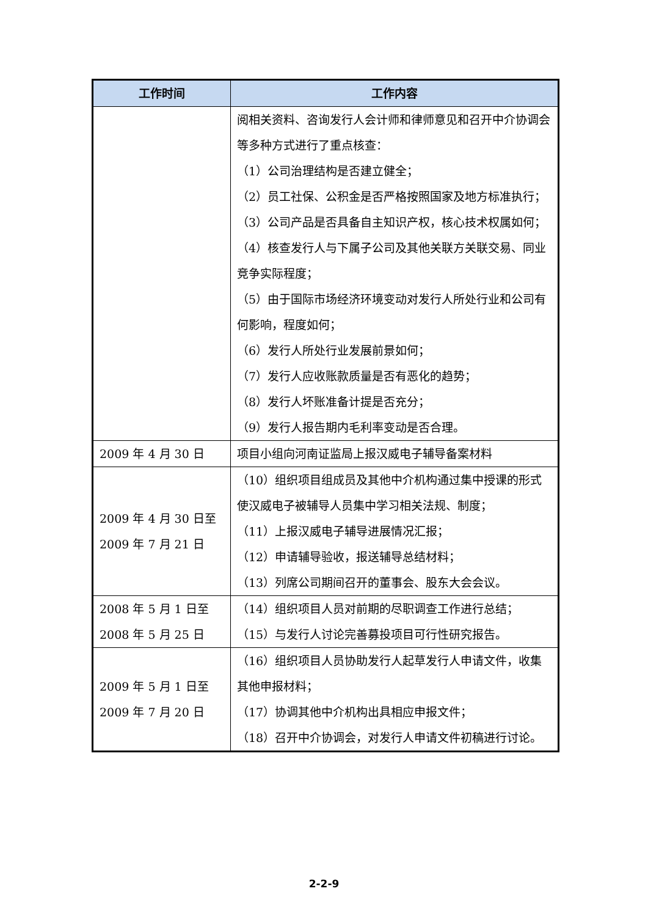| 工作时间 | 工作内容 |
| --- | --- |
| | 阅相关资料、咨询发行人会计师和律师意见和召开中介协调会等多种方式进行了重点核查： （1）公司治理结构是否建立健全； （2）员工社保、公积金是否严格按照国家及地方标准执行； （3）公司产品是否具备自主知识产权，核心技术权属如何； （4）核查发行人与下属子公司及其他关联方关联交易、同业竞争实际程度； （5）由于国际市场经济环境变动对发行人所处行业和公司有何影响，程度如何； （6）发行人所处行业发展前景如何； （7）发行人应收账款质量是否有恶化的趋势； （8）发行人坏账准备计提是否充分； （9）发行人报告期内毛利率变动是否合理。 |
| 2009 年 4 月 30 日 | 项目小组向河南证监局上报汉威电子辅导备案材料 |
| 2009 年 4 月 30 日至 2009 年 7 月 21 日 | （10）组织项目组成员及其他中介机构通过集中授课的形式使汉威电子被辅导人员集中学习相关法规、制度； （11）上报汉威电子辅导进展情况汇报； （12）申请辅导验收，报送辅导总结材料； （13）列席公司期间召开的董事会、股东大会会议。 |
| 2008 年 5 月 1 日至 2008 年 5 月 25 日 | （14）组织项目人员对前期的尽职调查工作进行总结； （15）与发行人讨论完善募投项目可行性研究报告。 |
| 2009 年 5 月 1 日至 2009 年 7 月 20 日 | （16）组织项目人员协助发行人起草发行人申请文件，收集其他申报材料； （17）协调其他中介机构出具相应申报文件； （18）召开中介协调会，对发行人申请文件初稿进行讨论。 |
2-2-9